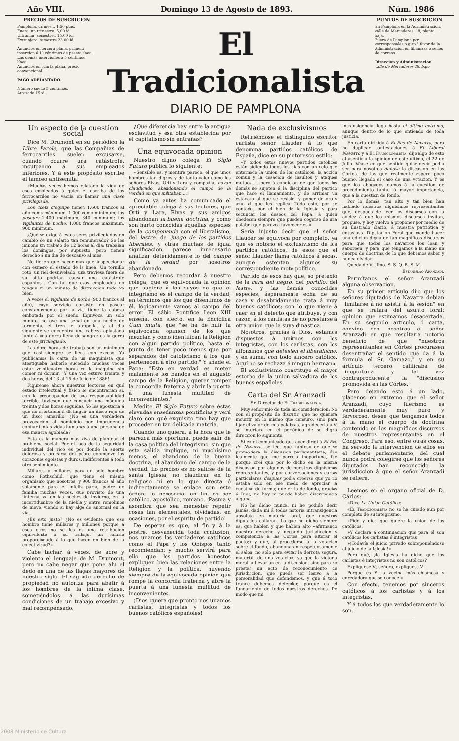Año VIII. Domingo 13 de Agosto de 1893. Núm. 1986
PRECIOS DE SUSCRICION
Pamplona, un mes... 1,50 ptas.
Fuera, un trimestre. 5,00 id.
Ultramar, semestre.. 15,00 id.
Extranjero, semestre 23,00 id.
Anuncios en tercera plana, primera insercion á 10 céntimos de peseta línea. Las demás inserciones á 5 céntimos línea.
Anuncios en cuarta plana, precio convencional.
PAGO ADELANTADO.
Número suelto 5 céntimos.
Atrasado 15 id.
El Tradicionalista
DIARIO DE PAMPLONA
PUNTOS DE SUSCRICION
En Pamplona en la Administracion, calle de Mercaderes, 18, planta baja.
Fuera de Pamplona por corresponsales ó giro á favor de la Administracion en libranzas ó sellos de correos.
Direccion y Administracion
calle de Mercaderes 18, bajo
Un aspecto de la cuestion social
Dice M. Drumont en su periódico la Libre Parole, que las Compañías de ferrocarriles suelen excusarse, cuando ocurre una catástrofe, inculpando á sus empleados inferiores. Y á este propósito escribe el famoso antisemita:
«Muchas veces hemos relatado la vida de esos empleados á quien el escriba de los ferrocarriles no vacila en llamar una clase privilegiada.
Los chefs d'equipe tienen 1.600 francos al año como máximum, 1.000 como mínimum; los poseurs 1.400 máximum, 840 mínimum; los vigilantes de noche, 1.080 francos máximum, 900 mínimum.
¿Qué se exige á estos séres privilegiados en cambio de un salario tan remunerado? Se les impone un trabajo de 12 horas al dia; trabajan los domingos, por supuesto; pero tienen derecho á un dia de descanso al mes.
No tienen que hacer más que inspeccionar con esmero el estado de la línea. Un tornillo roto, un riel desnivelado, una traviesa fuera de su sitio podrian causar una catástrofe espantosa. Con tal que esos empleados no tengan ni un minuto de distraccion todo va bien.
A veces el vigilante de noche (900 francos al año), cuyo servicio consiste en pasear constantemente por la vía, tiene la cabeza embotada por el sueño. Equivoca un solo minuto, no oye una señal en una noche de tormenta, el tren le atropella, y al dia siguiente se encuentra una cabeza aplastada junto á una gorra llena de sangre: es la gorra de este privilegiado.
Las doce horas de trabajo son un mínimum que casi siempre se llena con exceso. Ya publicamos la carta de un maquinista que atestiguaba haberle sucedido muchas veces estar veinticuatro horas en la máquina sin comer ni dormir. ¡Y una vez estuvo treinta y dos horas, del 13 al 15 de Julio de 1886!
Figúrense ahora nuestros lectores en qué estado intelectual y físico se encontrarian si, con la preocupacion de una responsabilidad terrible, tuviesen que conducir una máquina treinta y dos horas seguidas. Yo les apostaria á que no acertaban á distinguir un disco rojo de un disco amarillo. ¿No es una verdadera provocacion al homicidio por imprudencia confiar tantas vidas humanas á una persona de esa manera agobiada?
Esta es la manera más viva de plantear el problema social. Por el lado de la seguridad individual del rico es por donde la suerte dolorosa y precaria del pobre conmueve los corazones egoistas y duros, indiferentes á todo otro sentimiento.
Millares y millones para un solo hombre como Rothschild, que tiene el mismo organismo que nosotros, y 900 francos al año solamente para el infeliz pária, padre de familia muchas veces, que provisto de una linterna, va en las noches de invierno, en la incertidumbre de la niebla y entre remolinos de nieve, viendo si hay algo de anormal en la vía...
¿Es esto justo? ¿No es evidente que ese hombre tiene millares y millones porque á esos otros no se les da una retribucion equivalente á su trabajo, un salario proporcionado á lo que hacen en bien de la colectividad?»
Cabe tachar, á veces, de acre y violento el lenguaje de M. Drumont, pero no cabe negar que pone ahí el dedo en una de las llagas mayores de nuestro siglo. El sagrado derecho de propiedad no autoriza para abatir á los hombres de la ínfima clase, sometiéndolos á las durísimas condiciones de un trabajo excesivo y mal recompensado.
¿Qué diferencia hay entre la antigua esclavitud y esa otra establecida por el capitalismo sin entrañas?
Una equivocada opinion
Nuestro digno colega El Siglo Futuro publica lo siguiente:
«Sensible es, y mentira parece, el que unos hombres tan dignos y de tanto valer como los señores Rivas, Ortí y Lara y compañía, hayan claudicado, abandonando el campo de la verdad en que militaban....»
Como ya antes ha comunicado el apreciable colega á sus lectores, que Ortí y Lara, Rivas y sus amigos abandonan la buena doctrina, y como son harto conocidas aquellas especies de la componenda con el liberalismo, del lastre, del juego de los partidos liberales, y otras muchas de igual significacion, parece innecesario analizar detenidamente lo del campo de la verdad por nosotros abandonado.
Pero debemos recordar á nuestro colega, que es equivocada la opinion que sugiere á los suyos de que el integrismo es el campo de la verdad, en términos que los que disentimos de él, lógicamente vamos al campo del error. El sábio Pontífice Leon XIII enseña, con efecto, en la Encíclica Cum multa, que "se ha de huir la equivocada opinion de los que mezclan y como identifican la Religion con algun partido político, hasta el punto de tener poco menos que por separados del catolicismo á los que pertenecen á otro partido." Y añade el Papa: "Esto en verdad es meter malamente los bandos en el augusto campo de la Religion, querer romper la concordia fraterna y abrir la puerta á una funesta multitud de inconvenientes."
Medite El Siglo Futuro sobre éstas elevadas enseñanzas pontificias y verá claro con qué exquisito tino hay que proceder en tan delicada materia.
Cuando uno quiera, á la hora que le parezca más oportuna, puede salir de la casa política del integrismo, sin que esta salida implique, ni muchísimo menos, el abandono de la buena doctrina, el abandono del campo de la verdad. Lo preciso es no salirse de la santa Iglesia, no claudicar en lo religioso ni en lo que directa ó indirectamente se enlace con este órden; lo necesario, en fin, es ser católico, apostólico, romano. ¡Pasma y asombra que sea menester repetir cosas tan elementales, olvidadas, en ocasiones, por el espíritu de partido!
De esperar es que, al fin y á la postre, desvanecida toda confusion, nos unamos los verdaderos católicos como el Papa y los Obispos tanto recomiendan; y mucho servirá para ello que los partidos honestos expliquen bien las relaciones entre la Religion y la política, huyendo siempre de la equivocada opinion que rompe la concordia fraterna y abre la puerta á una funesta multitud de inconvenientes.
¡Dios quiera que pronto nos unamos carlistas, integristas y todos los buenos católicos españoles!
Nada de exclusivismos
Refiriéndose el distinguido escritor carlista señor Llauder á lo que denomina partidos católicos de España, dice en su pintoresco estilo:
«Y todos estos nuevos partidos católicos están pidiendo todos los dias con un celo que enternece la union de los católicos, la accion comun y la cesacion de insultos y ataques mútuos..... pero á condicion de que todos los demás se sujeten á la disciplina del partido que hace el llamamiento, y de arrimar un estacazo al que se resiste, y poner de oro y azul al que les replica. Todo esto, por de contado, por el bien de la Iglesia y para secundar los deseos del Papa, á quien obedecen siempre que pueden cogerse de una palabra que parezca favorecerles.»
Seria injusto decir que el señor Llauder se equivoca por completo, ya que es notorio el exclusivismo de los partidos católicos, de esos que el señor Llauder llama católicos á secas, aunque ostentan algunos su correspondiente mote político.
Partido de esos hay que, so pretexto de la cara del negro, del portillo, del lastre, y las demás conocidas especies, ásperamente echa de su casa y desabridamente trata á muy buenos católicos; con lo que viene á caer en el defecto que atribuye, y con razon, á los carlistas de no prestarse á otra union que la suya dinástica.
Nosotros, gracias á Dios, estamos dispuestos á unirnos con los integristas, con los carlistas, con los alfonsinos que detesten el liberalismo, y en suma, con todo sincero católico. Aquí no se rechaza á ningun hermano.
El exclusivismo constituye el mayor estorbo de la union salvadora de los buenos españoles.
Carta del Sr. Aranzadi
Sr. Director de El Tradicionalista.
Muy señor mio de toda mi consideracion: No con el propósito de discutir, que no quisiera incurrir en lo mismo que censuro, sino para fijar el valor de mis palabras, agradeceria á V. se insertara en el periódico de su digna direccion lo siguiente:
Si en el comunicado que ayer dirigí á El Eco de Navarra, se lee, que «antes» de que se promoviera la discusion parlamentaria, dije lealmente que me parecia inoportuna, fué porque creí que por lo dicho en la misma discusion por algunos de nuestros dignísimos representantes, y por conversaciones y cartas particulares despues podia creerse que yo no estaba solo en ese modo de apreciar la cuestion de forma; que en la de fondo, gracias á Dios, no hay ni puede haber discrepancia alguna.
No he dicho nunca, ni he podido decir jamás, dada mi á todos notoria intransigencia absoluta en materia foral, que nuestros diputados callaran. Lo que he dicho siempre es: que hablen y que hablen alto «afirmando nuestro derecho y negando jurisdiccion y competencia á las Córtes para alterar el pacto;» y que, al procederse á la votacion sobre el fondo, abandonaran respetuosamente el salon, no sólo para evitar la derrota segura, material, de una votacion, ya que la victoria moral la llevarian en la discusion, sino para no prestar un acto de reconocimiento de jurisdiccion, que pueda ser lesivo á la personalidad que defendemos, y que á todo trance debemos defender, porque es el fundamento de todos nuestros derechos. De modo que mi
intransigencia llega hasta el último extremo, aunque dentro de lo que entiendo de toda justicia.
En carta dirigida á El Eco de Navarra, para no duplicar contestaciones á El Liberal Navarro y á El Tradicionalista, dije algo de esto al asentir á la opinion de este último, el 22 de Julio. Véase en qué sentido quise decir podia ser para nosotros dañosa la discusion en las Córtes, de las que realmente espero poco bueno, llegado el caso de una votacion. Y es que los abogados damos á la cuestion de procedimiento tanta, ó mayor importancia, que á la cuestion de fondo.
Por lo demás, tan alto y tan bien han hablado nuestros dignísimos representantes que, despues de leer los discursos con la avidez á que los mismos discursos invitan, propuse, y hoy vuelvo á proponer por medio de su ilustrado diario, á nuestra patriótica y entusiasta Diputacion Foral que mande hacer una edicion digna de tan magníficos discursos para que todos los navarros los lean y saboreen, y para que tengamos á la mano un cuerpo de doctrina de lo que debemos saber y nunca olvidar.
Queda de V. afmo. S. S. Q. B. S. M.
Estanislao Aranzadi.
Permítanos el señor Aranzadi alguna observacion.
En su primer artículo dijo que los señores diputados de Navarra debian "limitarse á no asistir á la sesion" en que se tratara del asunto foral: opinion que estimamos desacertada. En su segundo artículo, ó carta, convino con nosotros el señor Aranzadi en que resultaria notorio beneficio de que "nuestros representantes en Córtes procurasen desentrañar el sentido que da á la fórmula el Sr. Gamazo," y en su artículo tercero calificaba de "inoportuna y tal vez contraproducente" la "discusion promovida en las Córtes."
Pero dejando esto á un lado, plácenos en extremo que el señor Aranzadi, cuyo fuerismo es verdaderamente muy puro y fervoroso, desee que tengamos todos á la mano el cuerpo de doctrina contenido en los magníficos discursos de nuestros representantes en el Congreso. Para eso, entre otras cosas, ha servido la intervencion de ellos en el debate parlamentario, del cual nunca podrá colegirse que los señores diputados han reconocido la jurisdiccion á que el señor Aranzadi se refiere.
Leemos en el órgano oficial de D. Cárlos:
«Dice La Union Católica:
«El Tradicionalista no se ha curado aún por completo de su integrismo.
»Pide y dice que quiere la union de los católicos.
»Y declara á continuacion que para él son católicos los carlistas é integristas.
»¡Todavía el juicio privado sobreponiéndose al juicio de la Iglesia!»
Pero qué, ¿la Iglesia ha dicho que los carlistas é integristas no son católicos?
Explíquese V., señora, explíquese V.
Porque es V. la vecina más chismosa y enredadora que se conoce.»
Con efecto, tenemos por sinceros católicos á los carlistas y á los integristas.
Y á todos los que verdaderamente lo son.
2008 Ministerio de Cultura